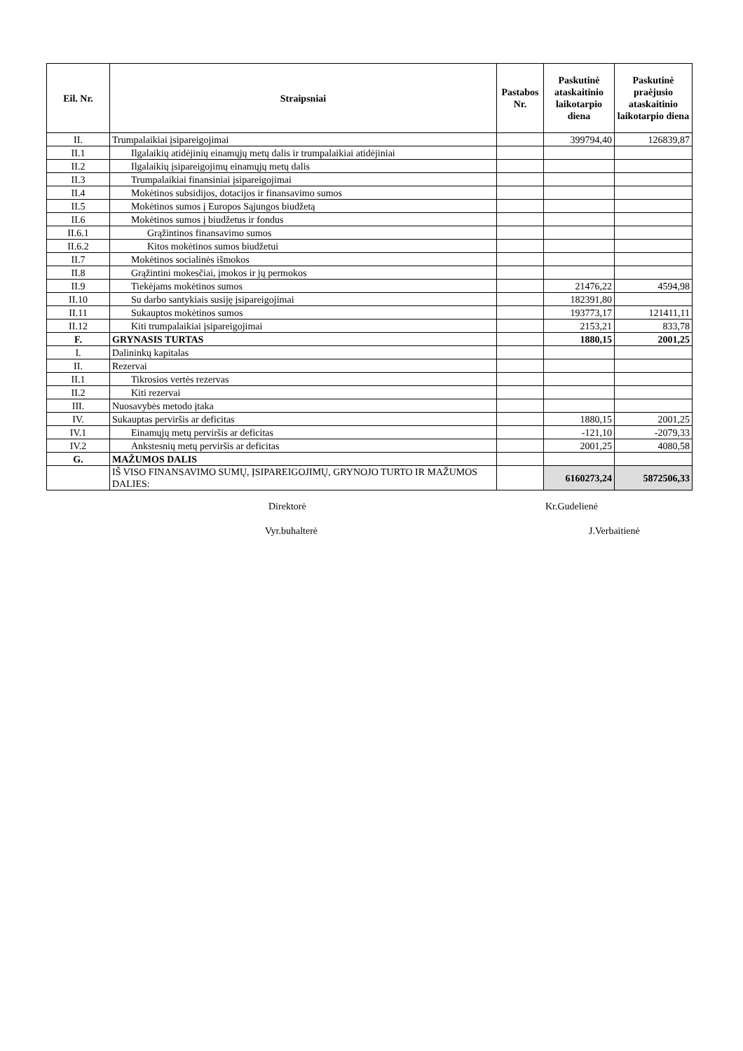| Eil. Nr. | Straipsniai | Pastabos Nr. | Paskutinė ataskaitinio laikotarpio diena | Paskutinė praėjusio ataskaitinio laikotarpio diena |
| --- | --- | --- | --- | --- |
| II. | Trumpalaikiai įsipareigojimai | | 399794,40 | 126839,87 |
| II.1 | Ilgalaikių atidėjinių einamųjų metų dalis ir trumpalaikiai atidėjiniai | | | |
| II.2 | Ilgalaikių įsipareigojimų einamųjų metų dalis | | | |
| II.3 | Trumpalaikiai finansiniai įsipareigojimai | | | |
| II.4 | Mokėtinos subsidijos, dotacijos ir finansavimo sumos | | | |
| II.5 | Mokėtinos sumos į Europos Sąjungos biudžetą | | | |
| II.6 | Mokėtinos sumos į biudžetus ir fondus | | | |
| II.6.1 | Grąžintinos finansavimo sumos | | | |
| II.6.2 | Kitos mokėtinos sumos biudžetui | | | |
| II.7 | Mokėtinos socialinės išmokos | | | |
| II.8 | Grąžintini mokesčiai, įmokos ir jų permokos | | | |
| II.9 | Tiekėjams mokėtinos sumos | | 21476,22 | 4594,98 |
| II.10 | Su darbo santykiais susiję įsipareigojimai | | 182391,80 | |
| II.11 | Sukauptos mokėtinos sumos | | 193773,17 | 121411,11 |
| II.12 | Kiti trumpalaikiai įsipareigojimai | | 2153,21 | 833,78 |
| F. | GRYNASIS TURTAS | | 1880,15 | 2001,25 |
| I. | Dalininkų kapitalas | | | |
| II. | Rezervai | | | |
| II.1 | Tikrosios vertės rezervas | | | |
| II.2 | Kiti rezervai | | | |
| III. | Nuosavybės metodo įtaka | | | |
| IV. | Sukauptas perviršis ar deficitas | | 1880,15 | 2001,25 |
| IV.1 | Einamųjų metų perviršis ar deficitas | | -121,10 | -2079,33 |
| IV.2 | Ankstesnių metų perviršis ar deficitas | | 2001,25 | 4080,58 |
| G. | MAŽUMOS DALIS | | | |
| | IŠ VISO FINANSAVIMO SUMŲ, ĮSIPAREIGOJIMŲ, GRYNOJO TURTO IR MAŽUMOS DALIES: | | 6160273,24 | 5872506,33 |
Direktorė Kr.Gudelienė
Vyr.buhalterė J.Verbaitienė